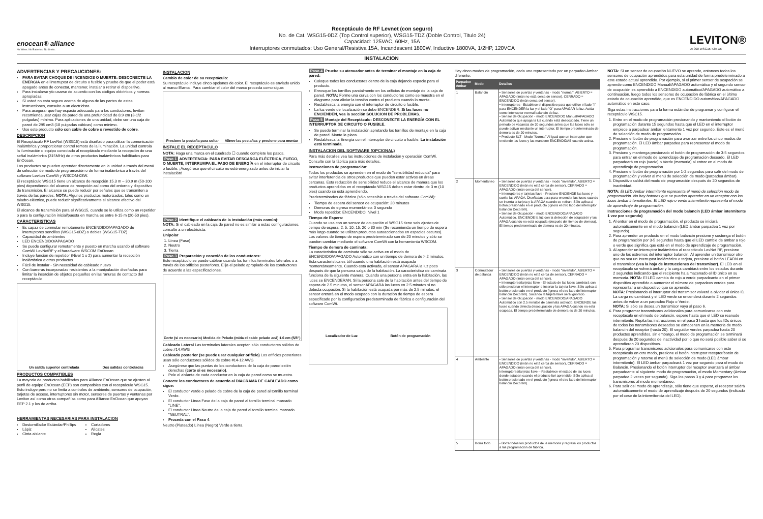enocean® alliance
No Wires. No Batteries. No Limits.
Receptáculo de RF Levnet (con seguro)
No. de Cat. WSG15-0DZ (Top Control superior), WSG15-TDZ (Doble Control, Titulo 24)
Capacidad: 125VAC, 60Hz, 15A
Interruptores conmutados: Uso General/Resistiva 15A, Incandescent 1800W, Inductive 1800VA, 1/2HP, 120VCA
LEVITON®
DI-000-WSG15-42A-X5
INSTALACION
ADVERTENCIAS Y PRECAUCIONES:
PARA EVITAR CHOQUE DE INCENDIOS O MUERTE: DESCONECTE LA ENERGIA en el interruptor de circuito o fusible y pruebe de que el poder está apagado antes de conectar, mantener, instalar o retirar el dispositivo.
Para instalarse y/o usarse de acuerdo con los códigos eléctricos y normas apropiadas.
Si usted no esta seguro acerca de alguna de las partes de estas instrucciones, consulte a un electricista.
Para asegurar que hay espacio adecuado para los conductores, leviton recomienda usar cajas de pared de una profundidad de 8.9 cm (3-1/2 pulgadas) mínimo. Para aplicaciones de una unidad, debe ser una caja de pared de 295 cm3 (18 pulgadas cúbicas) como mínimo.
Use este producto sólo con cable de cobre o revestido de cobre.
DESCRIPCION
El Receptáculo RF LevNet (WSG15) está diseñado para utilizar la comunicación inalámbrica y proporcionar control remoto de la iluminación. La unidad controla la iluminación o equipo conectado al receptáculo mediante la recepción de una señal inalámbrica (315MHz) de otros productos inalámbricos habilitados para EnOcean.
Los productos se pueden aprender directamente en la unidad a través del menú de selección de modo de programación o de forma inalámbrica a través del software Leviton ComWi y WSCOM-03W.
El receptáculo WSG15 tiene un alcance de recepción 15.3 m – 30.9 m (50-100 pies) dependiendo del alcance de recepción así como del entorno y dispositivo de transmisión. El alcance se puede reducir por señales que se transmiten a través de las paredes. NOTA: Algunos productos motorizados, tales como un taladro eléctrico, puede reducir significativamente el alcance efectivo del WSG15.
El alcance de transmisión para el WSG15, cuando se lo utiliza como un repetidor o para la configuración inicial/puesta en marcha es entre 6-15 m (20-50 pies).
CARACTERISTICAS
Es capaz de conmutar remotamente ENCENDIDO/APAGADO de interruptores sencillos (WSG15-0DZ) o dobles (WSG15-TDZ)
Capacidad de ambientes
LED ENCENDIDO/APAGADO
Se puede configurar remotamente y puesto en marcha usando el software ComWi LevNetRF y el haradware WSCOM EnOcean
Incluye función de repetidor (Nivel 1 o 2) para aumentar la recepción inalámbrica a otros productos
Fácil de instalar - Sin necesidad de cableado nuevo
Con barreras incorporadas resistentes a la manipulación diseñadas para limitar la inserción de objetos pequeños en las ranuras de contacto del receptáculo
Un salida superior controlada Dos salidas controladas
PRODUCTOS COMPATIBLES
La mayoría de productos habilitados para Alliance EnOcean que se ajusten al perfil de equipo EnOcean (EEP) son compatibles con el receptáculo WSG15. Esto incluye pero no se limita a controles de ambiente, sensores de ocupación, tarjetas de acceso, interruptores sin motor, sensores de puertas y ventanas por Leviton así como otras compañías como para Alliance EnOcean que apoyan EEP 2.1 y los de arriba.
HERRAMIENTAS NECESARIAS PARA INSTALACION
Destornillador Estándar/Phillips
Lápiz
Cinta aislante
Cortadores
Alicates
Regla
INSTALACION
Cambio de color de su receptáculo:
Su receptáculo incluye cinco opciones de color. El receptáculo es enviado unido al marco Blanco. Para cambiar el color del marco proceda como sigue:
Presione la pestaña para soltar Alinee las pestañas y presione para montar
INSTALE EL RECEPTACULO
NOTA: Haga una marca en el cuadrado ☐ cuando complete los pasos.
Paso 1 ADVERTENCIA: PARA EVITAR DESCARGA ELÉCTRICA, FUEGO, O MUERTE, INTERRUMPA EL PASO DE ENERGÍA en el interruptor de circuito o fusible. ¡Asegúrese que el circuito no esté energizado antes de iniciar la instalación!
Paso 2 Identifique el cableado de la instalación (más común):
NOTA: Si el cableado en la caja de pared no es similar a estas configuraciones, consulte a un electricista.
Unipolar
1. Línea (Fase)
2. Neutro
3. Tierra
Paso 3 Preparación y conexión de los conductores:
Este receptáculo se puede cablear usando los tornillos terminales laterales o a través de los orificios posteriores. Elija el pelado apropiado de los conductores de acuerdo a las especificaciones.
Corte (si es necesario) Medida de Pelado (mida el cable pelado acá) 1.6 cm (5/8")
Cableado Lateral Las terminales laterales aceptan sólo conductores sólidos de cobre #14 AWG
Cableado posterior (se puede usar cualquier orificio) Los orificios posteriores usan sólo conductores sólidos de cobre #14-12 AWG
Asegúrese que las puntas de los conductores de la caja de pared estén derechas (corte si es necesario).
Pele el aislante de cada conductor en la caja de pared como se muestra.
Conecte los conductores de acuerdo al DIAGRAMA DE CABLEADO como sigue:
El conductor verde o pelado de cobre de la caja de pared al tornillo terminal Verde.
El conductor Línea Fase de la caja de pared al tornillo terminal marcado "LINE".
El conductor Línea Neutro de la caja de pared al tornillo terminal marcado "NEUTRAL".
Proceda con el Paso 4.
Neutro (Plateado) Línea (Negro) Verde a tierra
Paso 4 Pruebe su atenuador antes de terminar el montaje en la caja de pared:
Coloque todos los conductores dentro de la caja dejando espacio para el producto.
Enrosque los tornillos parcialmente en los orificios de montaje de la caja de pared. NOTA: Forme una curva con los conductores como se muestra en el diagrama para aliviar la tensión contra el producto cuando lo monte.
Restablezca la energía con el interruptor de circuito o fusible.
La luz verde de localización se debe ENCENDER. Si las luces no ENCIENDEN, vea la sección SOLUCION DE PROBLEMAS.
Paso 5 Montaje del Receptáculo: DESCONECTE LA ENERGÍA CON EL INTERRUPTOR DE CIRCUITO O FUSIBLE.
Se puede terminar la instalación apretando los tornillos de montaje en la caja de pared. Monte la placa.
Restablezca la Energía con el interruptor de circuito o fusible. La instalación está terminada.
INSTALACION DEL SOFTWARE (OPCIONAL)
Para más detalles vea las instrucciones de instalación y operación ComWi. Consulte con la fábrica para más detalles.
Instrucciones de programación:
Todos los productos se aprenden en el modo de "sensibilidad reducida" para evitar interferencia de otros productos que pueden estar activos en áreas cercanas. Esta reducción de sensibilidad reduce el alcance de manera que los productos aprendidos en el receptáculo WSG15 deben estar dentro de 3 m (10 pies) cuando se está aprendiendo.
Predeterminados de fábrica (sólo accesible a través del software ComWi):
Tiempo de espera del sensor de ocupación: 20 minutos
Demoras de egreso momentáneo: 0 segundo
Modo repetidor: ENCENDIDO, Nivel 1
Tiempo de Espera:
Cuando se usa con un sensor de ocupación el WSG15 tiene seis ajustes de tiempo de espera: 2, 5, 10, 15, 20 o 30 min (Se recomienda un tiempo de espera más largo cuando se utilizan productos autoaccionados en espacios oscuros). Los valores de tiempo de espera predeterminado son de 20 minutos y sólo se pueden cambiar mediante el software ComWi con la herramienta WSCOM.
Tiempo de demora de caminata:
La característica de caminata sólo se activa en el modo de ENCENDIDO/APAGADO Automático con un tiempo de demora de > 2 minutos. Esta característica es útil cuando una habitación está ocupada momentáneamente. Cuando está activada, el sensor APAGARA la luz poco después de que la persona salga de la habitación. La característica de caminata funciona de la siguiente manera: Cuando una persona entra en la habitación, las luces se ENCENDERAN. Si la persona sale de la habitación antes del tiempo de espera de 2.5 minutos, el sensor APAGARA las luces en 2.5 minutos si no detecta ocupación. Si la habitación está ocupada por más de 2.5 minutos, el sensor entrará en el modo ocupado con la duración de tiempo de espera especificado por la configuración predeterminada de fábrica o configuración del software ComWi.
Localizador de Luz Botón de programación
Hay cinco modos de programación, cada uno representado por un parpadeo Ambar diferente:
| Parpadeo Ambar | Modo | Detalles |
| --- | --- | --- |
| 1 | Balancín | • Sensores de puertas y ventanas - modo "normal". ABIERTO = APAGADO (imán no está cerca de sensor). CERRADO = ENCENDIDO (imán cerca del sensor). • Interruptores - Establece el dispositivo para que utilice el lado "I" para ENCENDER la luz y el lado "O" para APAGAR la luz. Actúa como interruptor normal balancín de luz. • Sensor de Ocupación - modo ENCENDIDO Manual/APAGADO Automático que apaga la luz cuando está desocupado. Tiene un período de vacancia de 30 segundos antes que las luces sólo se puede activar mediante un interruptor. El tiempo predeterminado de demora es de 20 minutos. • Producto SLT - Modo "Normal" Al igual que un interruptor que enciende las luces y las mantiene ENCENDIDAS cuando activa. |
| 2 | Momentáneo | • Sensores de puertas y ventanas - modo "invertido". ABIERTO = ENCENDIDO (imán no está cerca de sensor), CERRADO = APAGADO (imán cerca del sensor). • Interruptores y tarjetas llave - Presione ENCIENDE las luces y suelte las APAGA. Diseñadas para para encender las luces cuando se inserta la tarjeta y la APAGA cuando se retiran. Sólo aplica al botón presionado en el producto (ignora el otro lado del interruptor balancín Decora®). • Sensor de Ocupación - modo ENCENDIDO/APAGADO Automático. ENCIENDE la luz con la detección de ocupación y las APAGA cuando no está ocupada (después del tiempo de demora). El tiempo predeterminado de demora es de 20 minutos. |
| 3 | Conmutador de palanca | • Sensores de puertas y ventanas - modo "invertido". ABIERTO = ENCENDIDO (imán no está cerca de sensor), CERRADO = APAGADO (imán cerca del sensor). • Interruptores/tarjetas llave - El estado de las luces cambiará con sólo presionar el interruptor o insertar la tarjeta llave. Sólo aplica al botón presionado en el producto (ignora el otro lado del interruptor balancín Decora®). Sacando la tarjeta llave será ignorado • Sensor de Ocupación - modo ENCENDIDO/APAGADO Automático con 2.5 minutos de caminata activado. ENCIENDE las luces cuando detecta desocupación y las APAGA cuando no está ocupada. El tiempo predeterminado de demora es de 20 minutos. |
| 4 | Ambiente | • Sensores de puertas y ventanas - modo "invertido". ABIERTO = ENCENDIDO (imán no está cerca de sensor), CERRADO = APAGADO (imán cerca del sensor). Interruptores/tarjetas llave – Restablece el estado de las luces donde estaban cuando el producto fué aprendido. Sólo aplica al botón presionado en el producto (ignora el otro lado del interruptor balancín Decora®). |
| 5 | Borra todo | • Borra todos los productos de la memoria y regresa los productos a las programación de fábrica. |
NOTA: Si un sensor de ocupación NUEVO se aprende, entonces todos los sensores de ocupación aprendidos para esta unidad de forma predeterminado a este estado actual aprendido. Por ejemplo, si el primer sensor de ocupación se aprende como ENCENDIDO Manual/APAGADO automático y el segundo sensor de ocupación es aprendido a ENCENDIDO automático/APAGADO automático a continuación, luego todos los sensores de ocupación de fábrica en el último estado de ocupación aprendido, que es ENCENDIDO automático/APAGADO automático en este caso.
Siga estas instrucciones para la forma estándar de programar y configurar el receptáculo WSC15.
1. Entre en el modo de programación presionando y manteniendo el botón de programación durante 15 segundos hasta que el LED en el interruptor empiece a parpadear ámbar lentamente 1 vez por segundo. Este es el menú de selección de modo de programación.
2. Presione el botón de programación para avanzar entre los cinco modos de programación. El LED ámbar parpadea para representar el modo de programación.
3. Presione y mantenga presionado el botón de programación de 3-5 segundos para entrar en el modo de aprendizaje de programación deseado. El LED parpadeará en rojo (vacío) o Verde (memoria) al entrar en el modo de aprendizaje de programación.
4. Presione el botón de programación por 1-2 segundos para salir del modo de programación y volver al menú de selección de modo (parpadea ámbar).
5. Dispositivo saldrá del modo de programación después de 20 segundos de inactividad.
NOTA: El LED Ambar intermitente representa el menú de selección modo de programación. No hay botones que se puedan aprender en un receptor con las luces ámbar intermitentes. El LED rojo o verde intermitente representa el modo de aprendizaje de programación.
Instrucciones de programación del modo balancín (LED ámbar intermitente 1 vez por segundo)
1. Al entrar en el modo de programación, el producto se iniciará automáticamente en el modo balancín (LED ámbar parpadea 1 vez por segundo).
2. Para aprender un producto en el modo balancín presione y sostenga el botón de programación por 3-5 segundos hasta que el LED cambie de ámbar a rojo o verde que significa que está en el modo de aprendizaje de programación.
3. Al aprender un interruptor inalámbrico al receptáculo LevNet RF, presione uno de los extremos del interruptor balancín. Al aprender un transmisor otro que no sea un interruptor inalámbrico o tarjeta, presione el botón LEARN en el transmisor (vea la hoja de instrucciones del transmisor). El LED en el receptáculo se volverá ámbar y la carga cambiará entre los estados durante 2 segundos indicando que el recipiente ha almacenado el ID único en su memoria. NOTA: El LED cambia de rojo a verde parpadeante en el primer dispositivo aprendido o aumentar el número de parpadeos verdes para representar a un dispositivo que se aprendió.
NOTA: Presionando el interruptor del transmisor volverá a olvidar el único ID. La carga no cambiará y el LED verde se encenderá durante 2 segundos antes de volver a un parpadeo Rojo o Verde.
NOTA: Si sólo se desea un transmisor vaya al paso 6.
4. Para programar transmisores adicionales para comunicarse con este receptáculo en el modo de balancín, espere hasta que el LED se reanude intermitente. Repita las instrucciones en el paso 3 hasta que los IDs únicos de todos los transmisores deseados se almacenen en la memoria de modo balancín del receptor (hasta 20). El seguidor verdes parpadea hasta 20 productos aprendidos, sin embargo, el modo de programación se terminará después de 20 segundos de inactividad por lo que no será posible saber si se aprendieron 20 dispositivos.
5. Para programar transmisores adicionales para comunicarse con este receptáculo en otro modo, presione el botón interruptor receptor/botón de programación y retorne al menú de selección de modo (LED ámbar intermitente). El LED ámbar parpadeará 1 vez por segundo para el modo de Balancín. Presionando el botón interruptor del receptor avanzará el ámbar parpadeante al siguiente modo de programación, el modo Momentary (Ambar parpadea 2 veces por segundo). Siga los pasos 3 y 4 para programar los transmisores al modo momentáneo.
6. Para salir del modo de aprendizaje, sólo tiene que esperar, el receptor saldrá automáticamente el modo de aprendizaje después de 20 segundos (indicado por el cese de la intermitencia del LED).